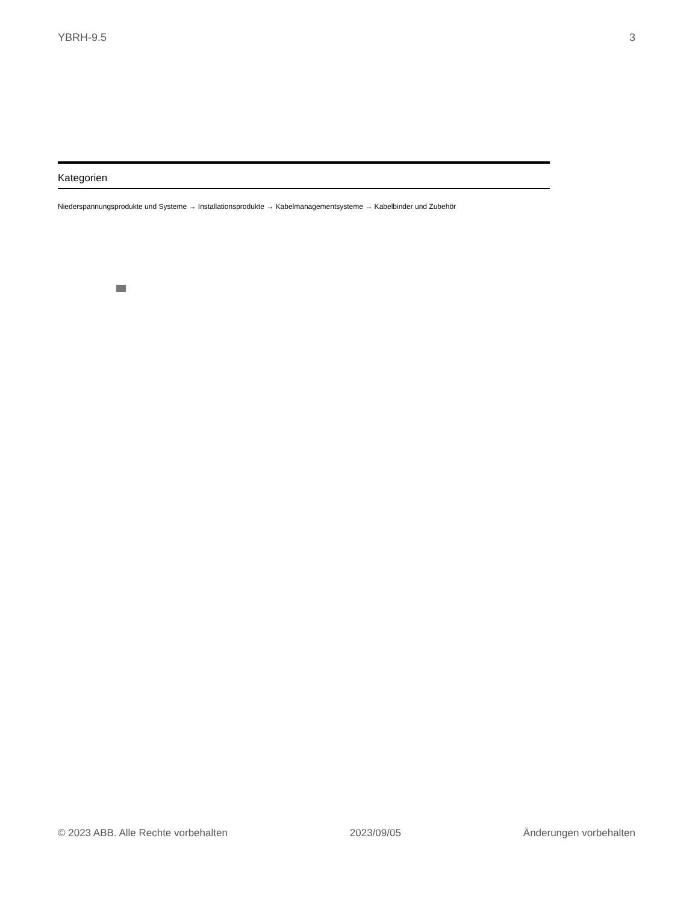YBRH-9.5 3
Kategorien
Niederspannungsprodukte und Systeme → Installationsprodukte → Kabelmanagementsysteme → Kabelbinder und Zubehör
© 2023 ABB. Alle Rechte vorbehalten 2023/09/05 Änderungen vorbehalten